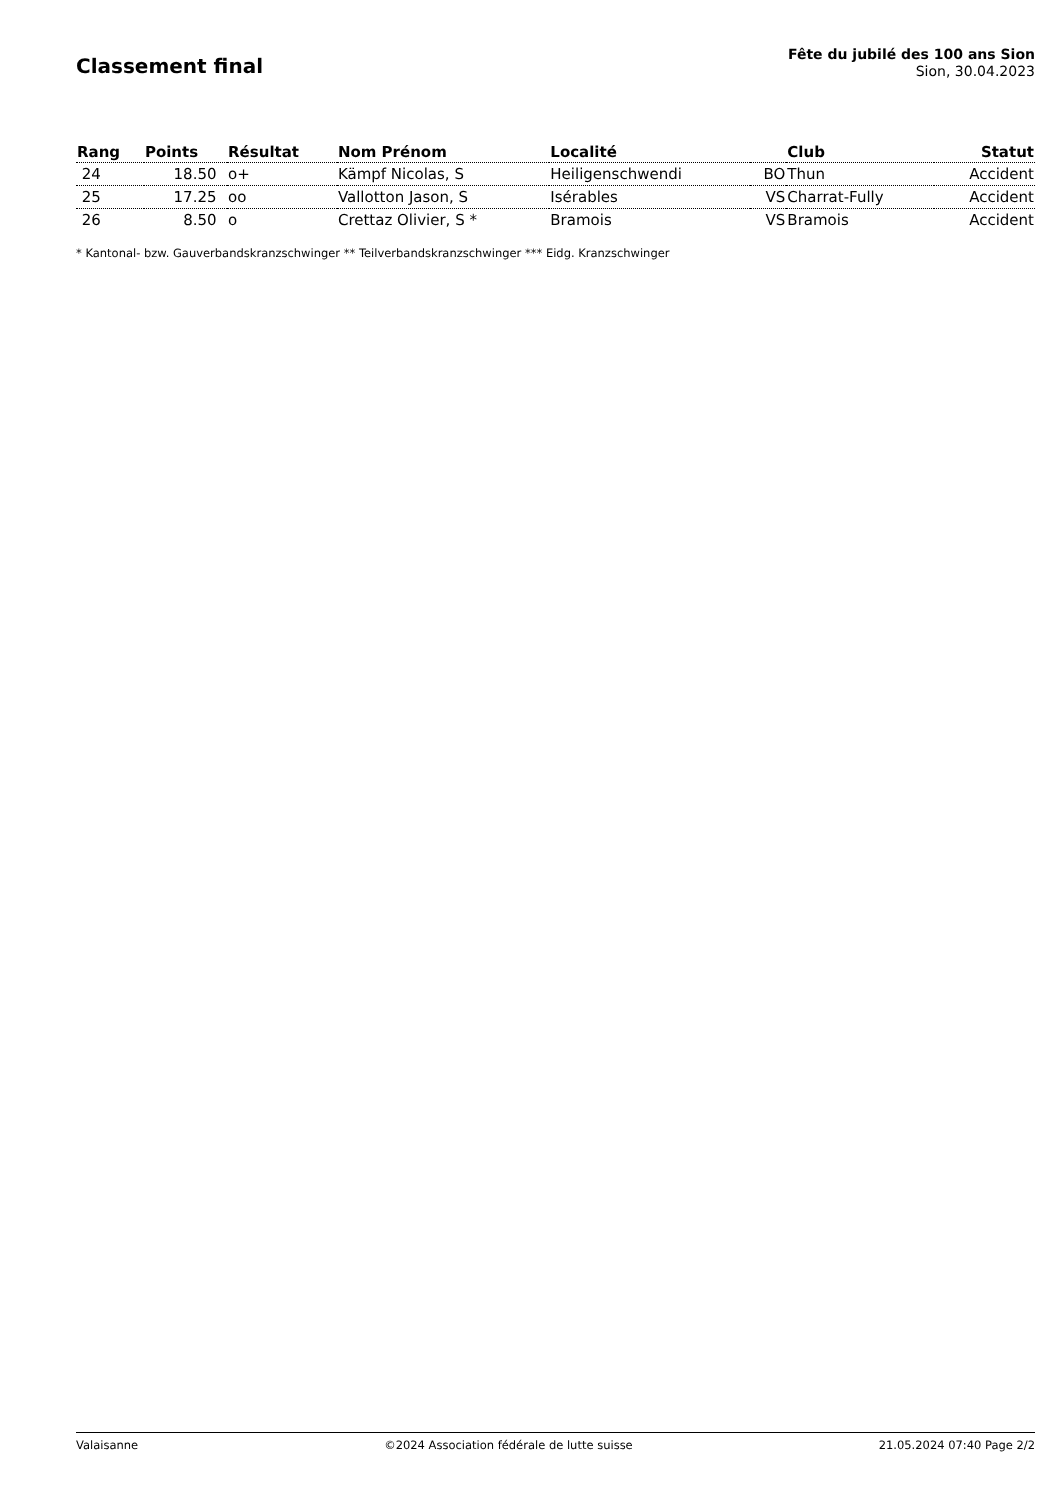Classement final
Fête du jubilé des 100 ans Sion
Sion, 30.04.2023
| Rang | Points | Résultat | Nom Prénom | Localité | | Club | Statut |
| --- | --- | --- | --- | --- | --- | --- | --- |
| 24 | 18.50 | o+ | Kämpf Nicolas, S | Heiligenschwendi | BO | Thun | Accident |
| 25 | 17.25 | oo | Vallotton Jason, S | Isérables | VS | Charrat-Fully | Accident |
| 26 | 8.50 | o | Crettaz Olivier, S * | Bramois | VS | Bramois | Accident |
* Kantonal- bzw. Gauverbandskranzschwinger ** Teilverbandskranzschwinger *** Eidg. Kranzschwinger
Valaisanne ©2024 Association fédérale de lutte suisse 21.05.2024 07:40 Page 2/2